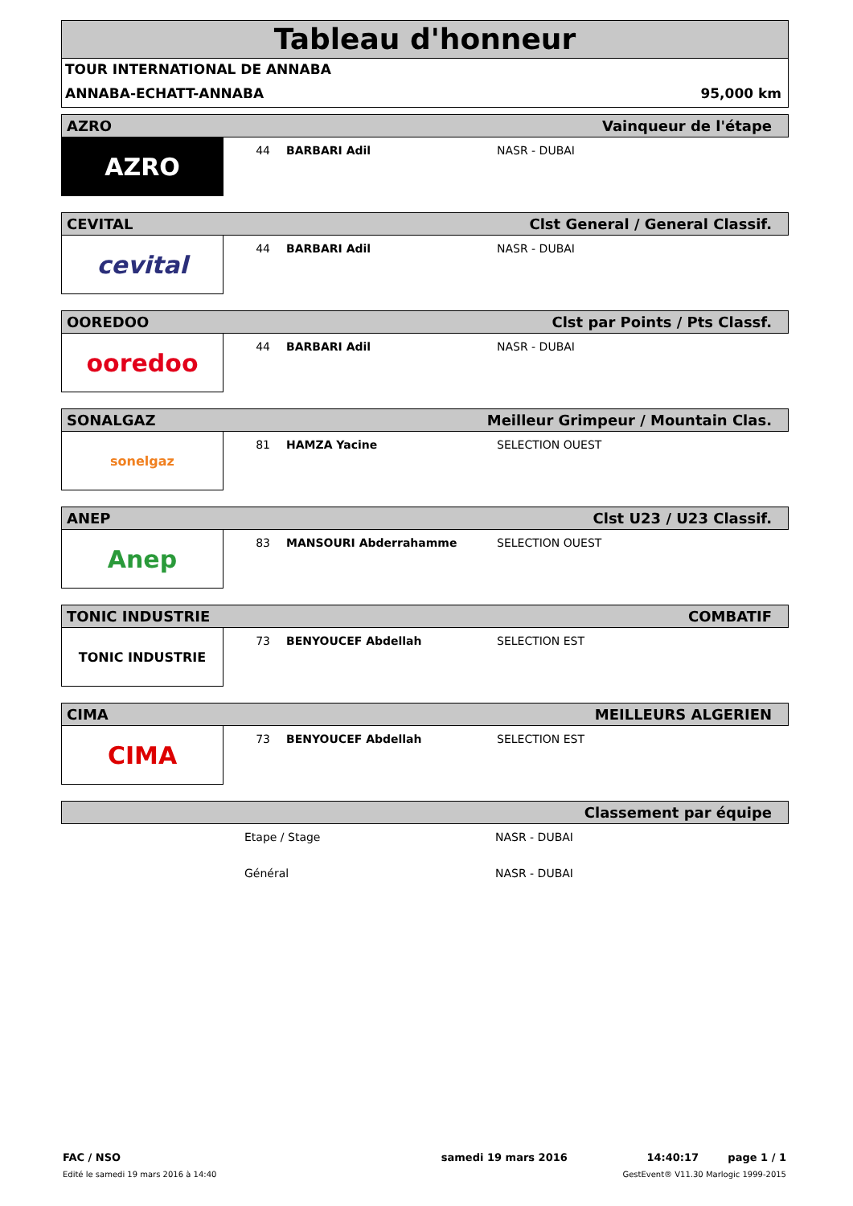Tableau d'honneur
TOUR INTERNATIONAL DE ANNABA
ANNABA-ECHATT-ANNABA 95,000 km
AZRO Vainqueur de l'étape
AZRO
44 BARBARI Adil NASR - DUBAI
CEVITAL Clst General / General Classif.
cevital
44 BARBARI Adil NASR - DUBAI
OOREDOO Clst par Points / Pts Classf.
ooredoo
44 BARBARI Adil NASR - DUBAI
SONALGAZ Meilleur Grimpeur / Mountain Clas.
sonelgaz
81 HAMZA Yacine SELECTION OUEST
ANEP Clst U23 / U23 Classif.
Anep
83 MANSOURI Abderrahamme SELECTION OUEST
TONIC INDUSTRIE COMBATIF
TONIC INDUSTRIE
73 BENYOUCEF Abdellah SELECTION EST
CIMA MEILLEURS ALGERIEN
CIMA
73 BENYOUCEF Abdellah SELECTION EST
Classement par équipe
Etape / Stage NASR - DUBAI
Général NASR - DUBAI
FAC / NSO samedi 19 mars 2016 14:40:17 page 1 / 1
Edité le samedi 19 mars 2016 à 14:40 GestEvent® V11.30 Marlogic 1999-2015